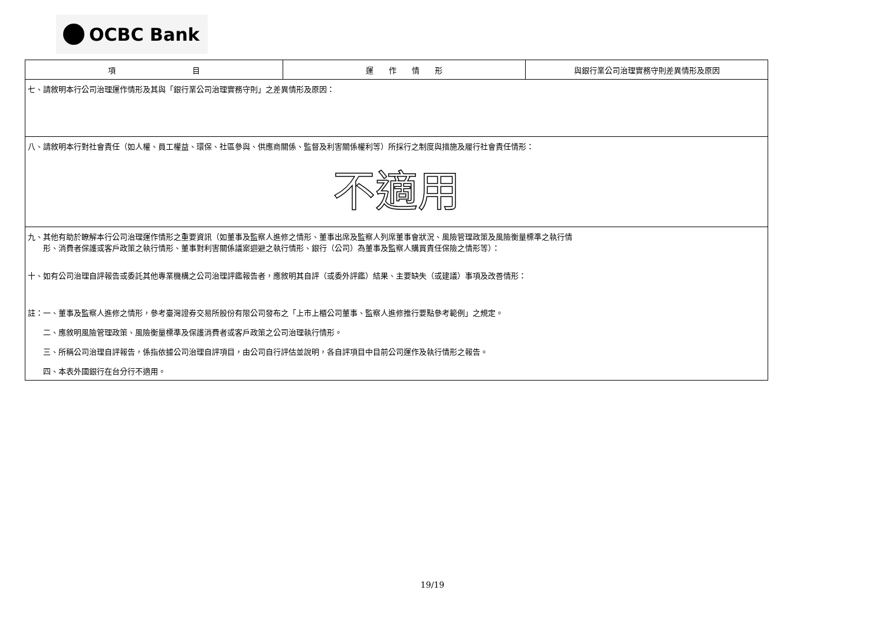OCBC Bank
| 項 目 | 運 作 情 形 | 與銀行業公司治理實務守則差異情形及原因 |
| --- | --- | --- |
| 七、請敘明本行公司治理運作情形及其與「銀行業公司治理實務守則」之差異情形及原因： | | |
| 八、請敘明本行對社會責任（如人權、員工權益、環保、社區參與、供應商關係、監督及利害關係權利等）所採行之制度與措施及履行社會責任情形： 不適用 | | |
| 九、其他有助於瞭解本行公司治理運作情形之重要資訊（如董事及監察人進修之情形、董事出席及監察人列席董事會狀況、風險管理政策及風險衡量標準之執行情 形、消費者保護或客戶政策之執行情形、董事對利害關係議案迴避之執行情形、銀行（公司）為董事及監察人購買責任保險之情形等）： 十、如有公司治理自評報告或委託其他專業機構之公司治理評鑑報告者，應敘明其自評（或委外評鑑）結果、主要缺失（或建議）事項及改善情形： 註：一、董事及監察人進修之情形，參考臺灣證券交易所股份有限公司發布之「上市上櫃公司董事、監察人進修推行要點參考範例」之規定。 二、應敘明風險管理政策、風險衡量標準及保護消費者或客戶政策之公司治理執行情形。 三、所稱公司治理自評報告，係指依據公司治理自評項目，由公司自行評估並說明，各自評項目中目前公司運作及執行情形之報告。 四、本表外國銀行在台分行不適用。 | | |
19/19